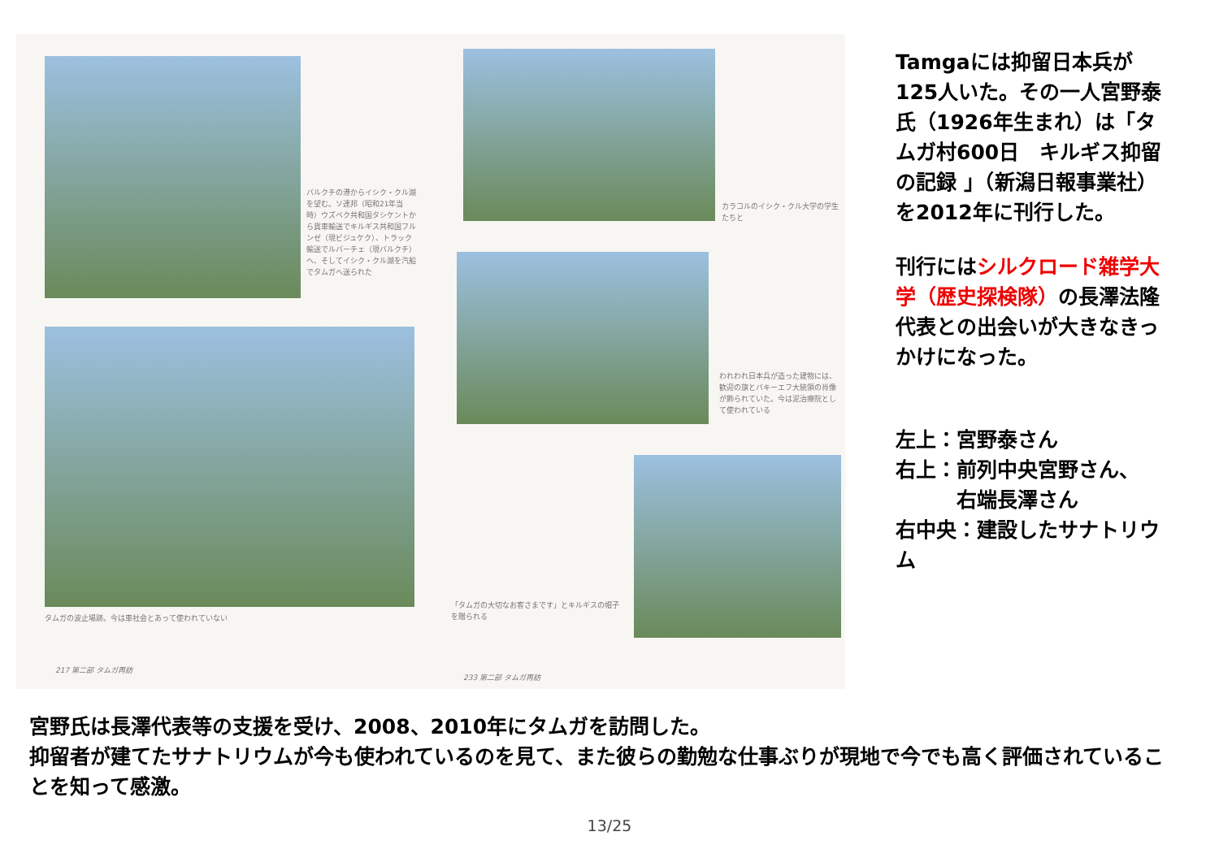バルクチの港からイシク・クル湖を望む。ソ連邦（昭和21年当時）ウズベク共和国タシケントから貨車輸送でキルギス共和国フルンゼ（現ビジュケク）、トラック輸送でルバーチェ（現バルクチ）へ、そしてイシク・クル湖を汽船でタムガへ送られた
タムガの波止場跡。今は車社会とあって使われていない
217 第二部 タムガ再訪
カラコルのイシク・クル大学の学生たちと
われわれ日本兵が造った建物には、歓迎の旗とバキーエフ大統領の肖像が飾られていた。今は泥治療院として使われている
「タムガの大切なお客さまです」とキルギスの帽子を贈られる
233 第二部 タムガ再訪
Tamgaには抑留日本兵が125人いた。その一人宮野泰氏（1926年生まれ）は「タムガ村600日　キルギス抑留の記録 」（新潟日報事業社）を2012年に刊行した。
刊行にはシルクロード雑学大学（歴史探検隊）の長澤法隆代表との出会いが大きなきっかけになった。
左上：宮野泰さん
右上：前列中央宮野さん、
　　　右端長澤さん
右中央：建設したサナトリウム
宮野氏は長澤代表等の支援を受け、2008、2010年にタムガを訪問した。
抑留者が建てたサナトリウムが今も使われているのを見て、また彼らの勤勉な仕事ぶりが現地で今でも高く評価されていることを知って感激。
13/25